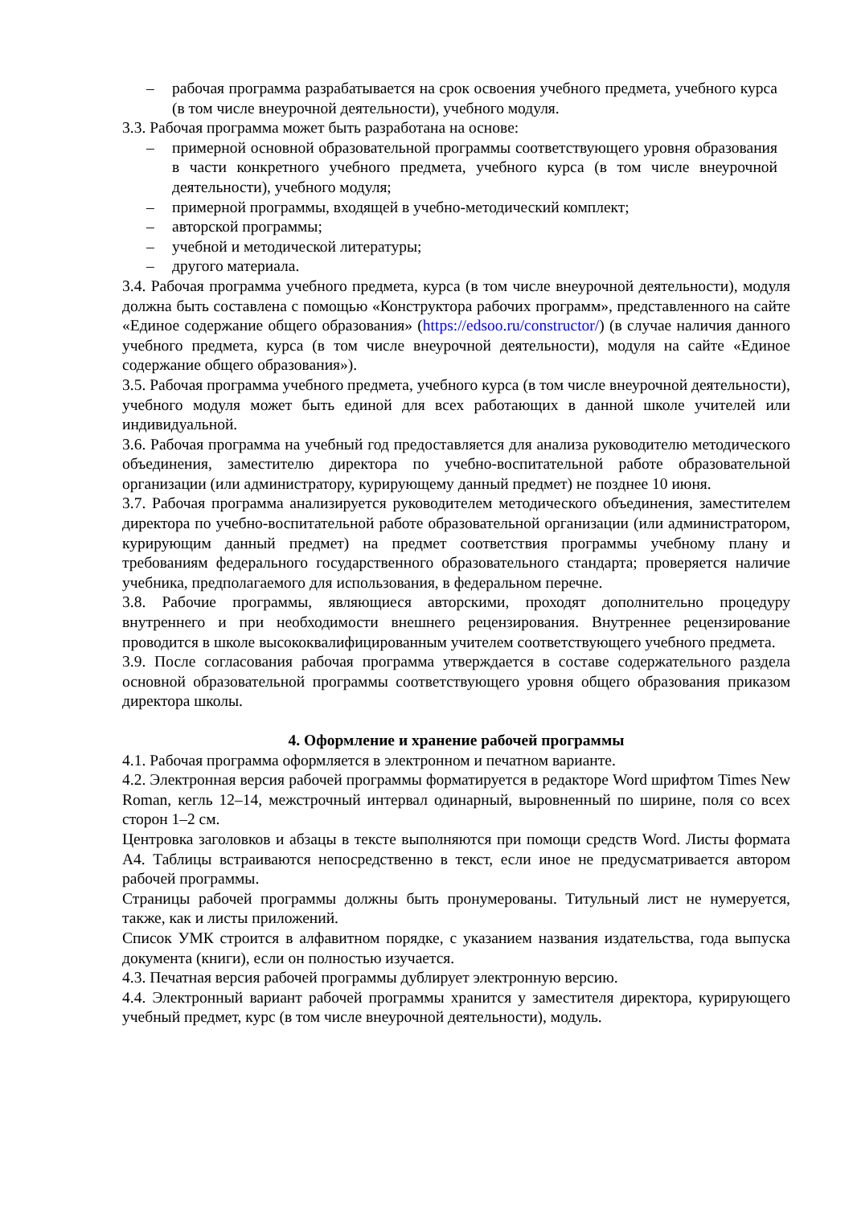– рабочая программа разрабатывается на срок освоения учебного предмета, учебного курса (в том числе внеурочной деятельности), учебного модуля.
3.3. Рабочая программа может быть разработана на основе:
– примерной основной образовательной программы соответствующего уровня образования в части конкретного учебного предмета, учебного курса (в том числе внеурочной деятельности), учебного модуля;
– примерной программы, входящей в учебно-методический комплект;
– авторской программы;
– учебной и методической литературы;
– другого материала.
3.4. Рабочая программа учебного предмета, курса (в том числе внеурочной деятельности), модуля должна быть составлена с помощью «Конструктора рабочих программ», представленного на сайте «Единое содержание общего образования» (https://edsoo.ru/constructor/) (в случае наличия данного учебного предмета, курса (в том числе внеурочной деятельности), модуля на сайте «Единое содержание общего образования»).
3.5. Рабочая программа учебного предмета, учебного курса (в том числе внеурочной деятельности), учебного модуля может быть единой для всех работающих в данной школе учителей или индивидуальной.
3.6. Рабочая программа на учебный год предоставляется для анализа руководителю методического объединения, заместителю директора по учебно-воспитательной работе образовательной организации (или администратору, курирующему данный предмет) не позднее 10 июня.
3.7. Рабочая программа анализируется руководителем методического объединения, заместителем директора по учебно-воспитательной работе образовательной организации (или администратором, курирующим данный предмет) на предмет соответствия программы учебному плану и требованиям федерального государственного образовательного стандарта; проверяется наличие учебника, предполагаемого для использования, в федеральном перечне.
3.8. Рабочие программы, являющиеся авторскими, проходят дополнительно процедуру внутреннего и при необходимости внешнего рецензирования. Внутреннее рецензирование проводится в школе высококвалифицированным учителем соответствующего учебного предмета.
3.9. После согласования рабочая программа утверждается в составе содержательного раздела основной образовательной программы соответствующего уровня общего образования приказом директора школы.
4. Оформление и хранение рабочей программы
4.1. Рабочая программа оформляется в электронном и печатном варианте.
4.2. Электронная версия рабочей программы форматируется в редакторе Word шрифтом Times New Roman, кегль 12–14, межстрочный интервал одинарный, выровненный по ширине, поля со всех сторон 1–2 см.
Центровка заголовков и абзацы в тексте выполняются при помощи средств Word. Листы формата А4. Таблицы встраиваются непосредственно в текст, если иное не предусматривается автором рабочей программы.
Страницы рабочей программы должны быть пронумерованы. Титульный лист не нумеруется, также, как и листы приложений.
Список УМК строится в алфавитном порядке, с указанием названия издательства, года выпуска документа (книги), если он полностью изучается.
4.3. Печатная версия рабочей программы дублирует электронную версию.
4.4. Электронный вариант рабочей программы хранится у заместителя директора, курирующего учебный предмет, курс (в том числе внеурочной деятельности), модуль.